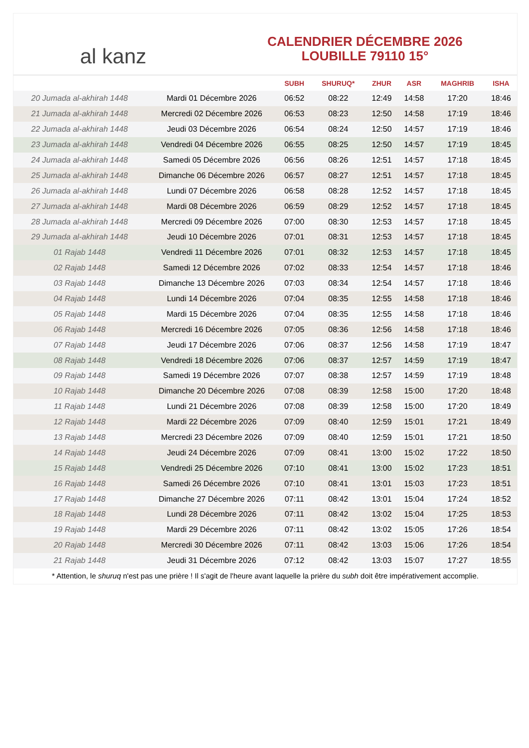al kanz
CALENDRIER DÉCEMBRE 2026
LOUBILLE 79110 15°
| | | SUBH | SHURUQ* | ZHUR | ASR | MAGHRIB | ISHA |
| --- | --- | --- | --- | --- | --- | --- | --- |
| 20 Jumada al-akhirah 1448 | Mardi 01 Décembre 2026 | 06:52 | 08:22 | 12:49 | 14:58 | 17:20 | 18:46 |
| 21 Jumada al-akhirah 1448 | Mercredi 02 Décembre 2026 | 06:53 | 08:23 | 12:50 | 14:58 | 17:19 | 18:46 |
| 22 Jumada al-akhirah 1448 | Jeudi 03 Décembre 2026 | 06:54 | 08:24 | 12:50 | 14:57 | 17:19 | 18:46 |
| 23 Jumada al-akhirah 1448 | Vendredi 04 Décembre 2026 | 06:55 | 08:25 | 12:50 | 14:57 | 17:19 | 18:45 |
| 24 Jumada al-akhirah 1448 | Samedi 05 Décembre 2026 | 06:56 | 08:26 | 12:51 | 14:57 | 17:18 | 18:45 |
| 25 Jumada al-akhirah 1448 | Dimanche 06 Décembre 2026 | 06:57 | 08:27 | 12:51 | 14:57 | 17:18 | 18:45 |
| 26 Jumada al-akhirah 1448 | Lundi 07 Décembre 2026 | 06:58 | 08:28 | 12:52 | 14:57 | 17:18 | 18:45 |
| 27 Jumada al-akhirah 1448 | Mardi 08 Décembre 2026 | 06:59 | 08:29 | 12:52 | 14:57 | 17:18 | 18:45 |
| 28 Jumada al-akhirah 1448 | Mercredi 09 Décembre 2026 | 07:00 | 08:30 | 12:53 | 14:57 | 17:18 | 18:45 |
| 29 Jumada al-akhirah 1448 | Jeudi 10 Décembre 2026 | 07:01 | 08:31 | 12:53 | 14:57 | 17:18 | 18:45 |
| 01 Rajab 1448 | Vendredi 11 Décembre 2026 | 07:01 | 08:32 | 12:53 | 14:57 | 17:18 | 18:45 |
| 02 Rajab 1448 | Samedi 12 Décembre 2026 | 07:02 | 08:33 | 12:54 | 14:57 | 17:18 | 18:46 |
| 03 Rajab 1448 | Dimanche 13 Décembre 2026 | 07:03 | 08:34 | 12:54 | 14:57 | 17:18 | 18:46 |
| 04 Rajab 1448 | Lundi 14 Décembre 2026 | 07:04 | 08:35 | 12:55 | 14:58 | 17:18 | 18:46 |
| 05 Rajab 1448 | Mardi 15 Décembre 2026 | 07:04 | 08:35 | 12:55 | 14:58 | 17:18 | 18:46 |
| 06 Rajab 1448 | Mercredi 16 Décembre 2026 | 07:05 | 08:36 | 12:56 | 14:58 | 17:18 | 18:46 |
| 07 Rajab 1448 | Jeudi 17 Décembre 2026 | 07:06 | 08:37 | 12:56 | 14:58 | 17:19 | 18:47 |
| 08 Rajab 1448 | Vendredi 18 Décembre 2026 | 07:06 | 08:37 | 12:57 | 14:59 | 17:19 | 18:47 |
| 09 Rajab 1448 | Samedi 19 Décembre 2026 | 07:07 | 08:38 | 12:57 | 14:59 | 17:19 | 18:48 |
| 10 Rajab 1448 | Dimanche 20 Décembre 2026 | 07:08 | 08:39 | 12:58 | 15:00 | 17:20 | 18:48 |
| 11 Rajab 1448 | Lundi 21 Décembre 2026 | 07:08 | 08:39 | 12:58 | 15:00 | 17:20 | 18:49 |
| 12 Rajab 1448 | Mardi 22 Décembre 2026 | 07:09 | 08:40 | 12:59 | 15:01 | 17:21 | 18:49 |
| 13 Rajab 1448 | Mercredi 23 Décembre 2026 | 07:09 | 08:40 | 12:59 | 15:01 | 17:21 | 18:50 |
| 14 Rajab 1448 | Jeudi 24 Décembre 2026 | 07:09 | 08:41 | 13:00 | 15:02 | 17:22 | 18:50 |
| 15 Rajab 1448 | Vendredi 25 Décembre 2026 | 07:10 | 08:41 | 13:00 | 15:02 | 17:23 | 18:51 |
| 16 Rajab 1448 | Samedi 26 Décembre 2026 | 07:10 | 08:41 | 13:01 | 15:03 | 17:23 | 18:51 |
| 17 Rajab 1448 | Dimanche 27 Décembre 2026 | 07:11 | 08:42 | 13:01 | 15:04 | 17:24 | 18:52 |
| 18 Rajab 1448 | Lundi 28 Décembre 2026 | 07:11 | 08:42 | 13:02 | 15:04 | 17:25 | 18:53 |
| 19 Rajab 1448 | Mardi 29 Décembre 2026 | 07:11 | 08:42 | 13:02 | 15:05 | 17:26 | 18:54 |
| 20 Rajab 1448 | Mercredi 30 Décembre 2026 | 07:11 | 08:42 | 13:03 | 15:06 | 17:26 | 18:54 |
| 21 Rajab 1448 | Jeudi 31 Décembre 2026 | 07:12 | 08:42 | 13:03 | 15:07 | 17:27 | 18:55 |
* Attention, le shuruq n'est pas une prière ! Il s'agit de l'heure avant laquelle la prière du subh doit être impérativement accomplie.